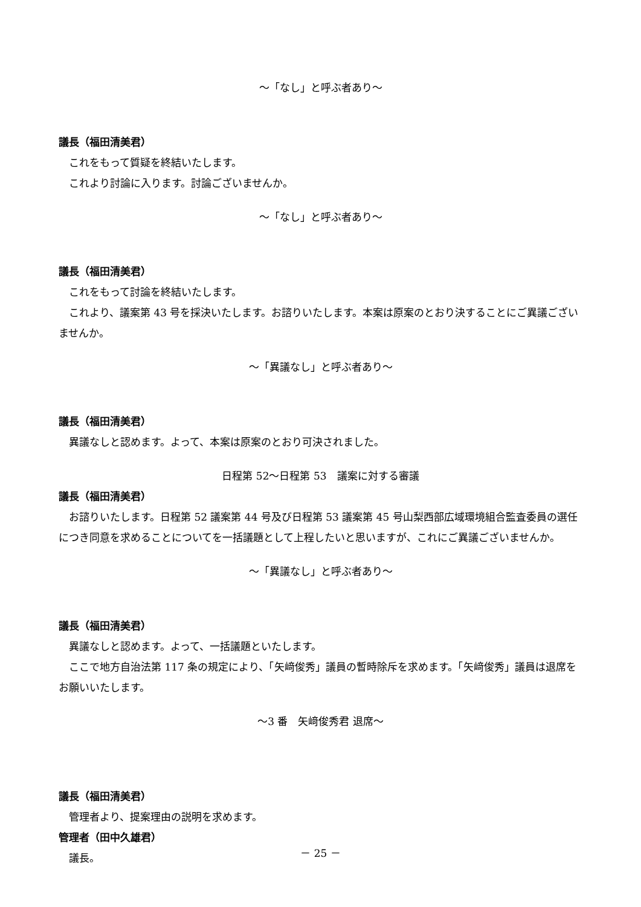～「なし」と呼ぶ者あり～
議長（福田清美君）
これをもって質疑を終結いたします。
これより討論に入ります。討論ございませんか。
～「なし」と呼ぶ者あり～
議長（福田清美君）
これをもって討論を終結いたします。
これより、議案第 43 号を採決いたします。お諮りいたします。本案は原案のとおり決することにご異議ございませんか。
～「異議なし」と呼ぶ者あり～
議長（福田清美君）
異議なしと認めます。よって、本案は原案のとおり可決されました。
日程第 52～日程第 53　議案に対する審議
議長（福田清美君）
お諮りいたします。日程第 52 議案第 44 号及び日程第 53 議案第 45 号山梨西部広域環境組合監査委員の選任につき同意を求めることについてを一括議題として上程したいと思いますが、これにご異議ございませんか。
～「異議なし」と呼ぶ者あり～
議長（福田清美君）
異議なしと認めます。よって、一括議題といたします。
ここで地方自治法第 117 条の規定により、「矢﨑俊秀」議員の暫時除斥を求めます。「矢﨑俊秀」議員は退席をお願いいたします。
～3 番　矢﨑俊秀君 退席～
議長（福田清美君）
管理者より、提案理由の説明を求めます。
管理者（田中久雄君）
議長。
－ 25 －